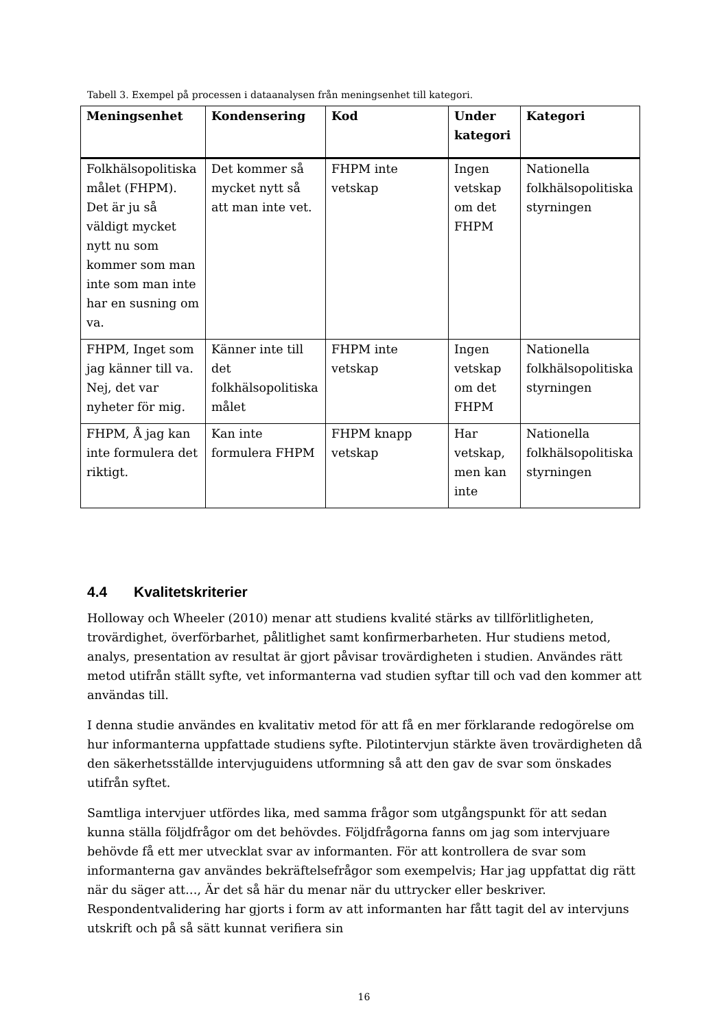Tabell 3. Exempel på processen i dataanalysen från meningsenhet till kategori.
| Meningsenhet | Kondensering | Kod | Under kategori | Kategori |
| --- | --- | --- | --- | --- |
| Folkhälsopolitiska målet (FHPM). Det är ju så väldigt mycket nytt nu som kommer som man inte som man inte har en susning om va. | Det kommer så mycket nytt så att man inte vet. | FHPM inte vetskap | Ingen vetskap om det FHPM | Nationella folkhälsopolitiska styrningen |
| FHPM, Inget som jag känner till va. Nej, det var nyheter för mig. | Känner inte till det folkhälsopolitiska målet | FHPM inte vetskap | Ingen vetskap om det FHPM | Nationella folkhälsopolitiska styrningen |
| FHPM, Å jag kan inte formulera det riktigt. | Kan inte formulera FHPM | FHPM knapp vetskap | Har vetskap, men kan inte | Nationella folkhälsopolitiska styrningen |
4.4 Kvalitetskriterier
Holloway och Wheeler (2010) menar att studiens kvalité stärks av tillförlitligheten, trovärdighet, överförbarhet, pålitlighet samt konfirmerbarheten. Hur studiens metod, analys, presentation av resultat är gjort påvisar trovärdigheten i studien. Användes rätt metod utifrån ställt syfte, vet informanterna vad studien syftar till och vad den kommer att användas till.
I denna studie användes en kvalitativ metod för att få en mer förklarande redogörelse om hur informanterna uppfattade studiens syfte. Pilotintervjun stärkte även trovärdigheten då den säkerhetsställde intervjuguidens utformning så att den gav de svar som önskades utifrån syftet.
Samtliga intervjuer utfördes lika, med samma frågor som utgångspunkt för att sedan kunna ställa följdfrågor om det behövdes. Följdfrågorna fanns om jag som intervjuare behövde få ett mer utvecklat svar av informanten. För att kontrollera de svar som informanterna gav användes bekräftelsefrågor som exempelvis; Har jag uppfattat dig rätt när du säger att…, Är det så här du menar när du uttrycker eller beskriver. Respondentvalidering har gjorts i form av att informanten har fått tagit del av intervjuns utskrift och på så sätt kunnat verifiera sin
16